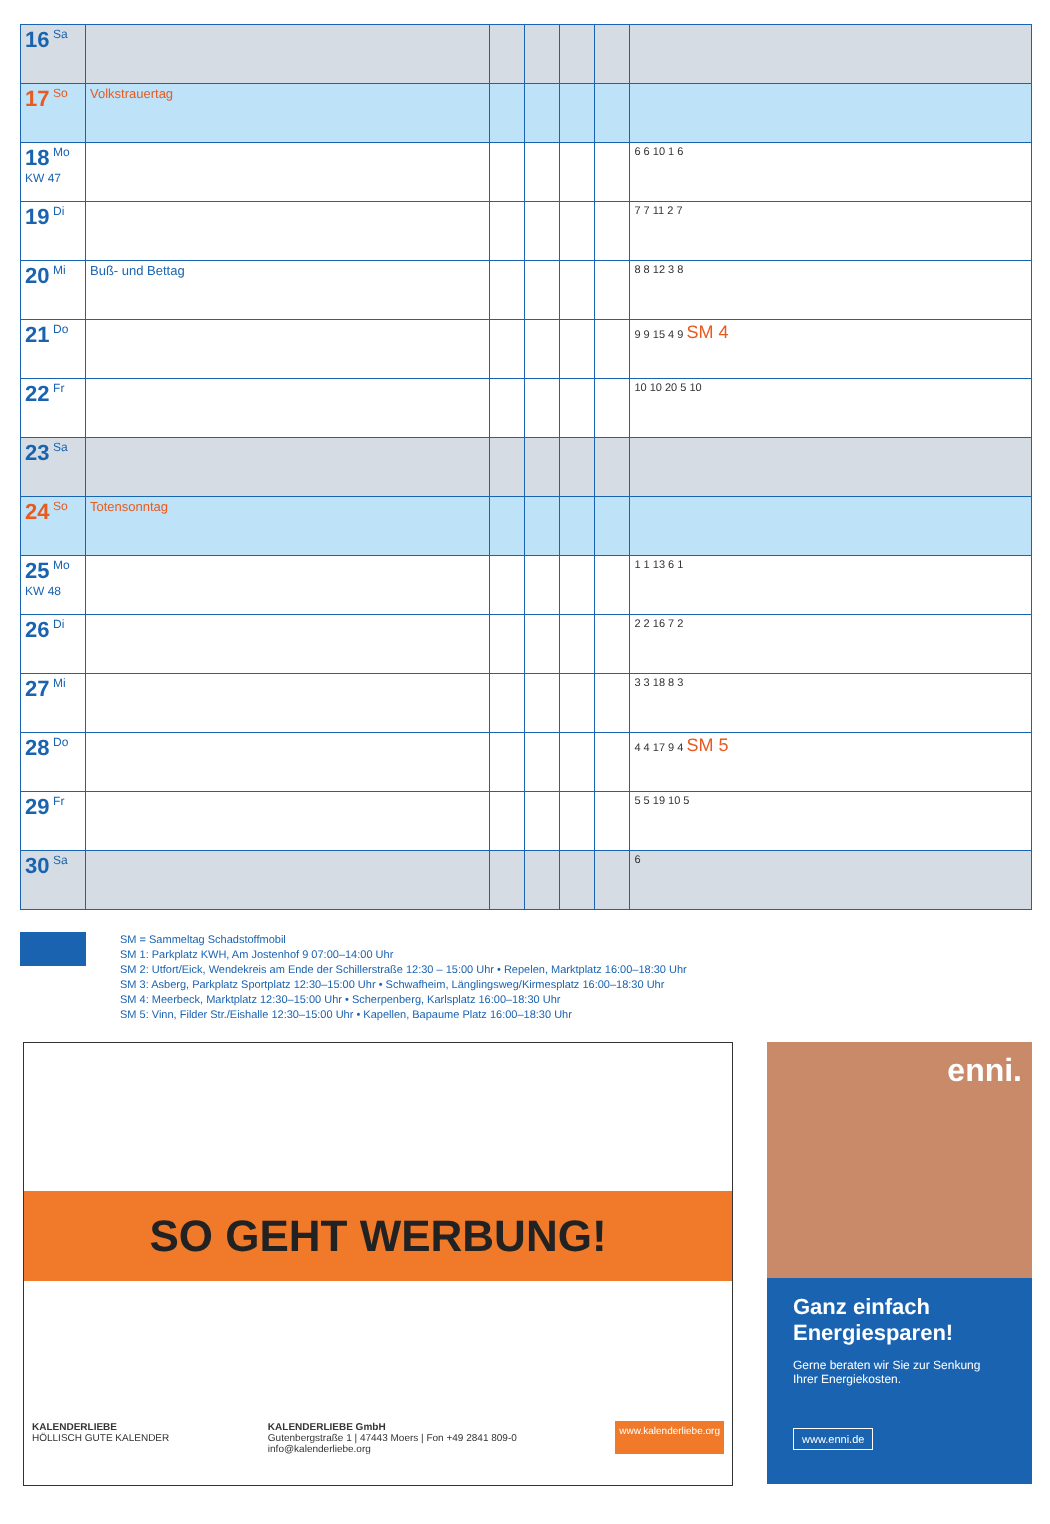| 16 Sa | | | | | | |
| 17 So | Volkstrauertag | | | | | |
| 18 Mo KW 47 | | | | | | 6 6 10 1 6 |
| 19 Di | | | | | | 7 7 11 2 7 |
| 20 Mi | Buß- und Bettag | | | | | 8 8 12 3 8 |
| 21 Do | | | | | | 9 9 15 4 9 SM 4 |
| 22 Fr | | | | | | 10 10 20 5 10 |
| 23 Sa | | | | | | |
| 24 So | Totensonntag | | | | | |
| 25 Mo KW 48 | | | | | | 1 1 13 6 1 |
| 26 Di | | | | | | 2 2 16 7 2 |
| 27 Mi | | | | | | 3 3 18 8 3 |
| 28 Do | | | | | | 4 4 17 9 4 SM 5 |
| 29 Fr | | | | | | 5 5 19 10 5 |
| 30 Sa | | | | | | 6 |
SM = Sammeltag Schadstoffmobil
SM 1: Parkplatz KWH, Am Jostenhof 9 07:00–14:00 Uhr
SM 2: Utfort/Eick, Wendekreis am Ende der Schillerstraße 12:30 – 15:00 Uhr • Repelen, Marktplatz 16:00–18:30 Uhr
SM 3: Asberg, Parkplatz Sportplatz 12:30–15:00 Uhr • Schwafheim, Länglingsweg/Kirmesplatz 16:00–18:30 Uhr
SM 4: Meerbeck, Marktplatz 12:30–15:00 Uhr • Scherpenberg, Karlsplatz 16:00–18:30 Uhr
SM 5: Vinn, Filder Str./Eishalle 12:30–15:00 Uhr • Kapellen, Bapaume Platz 16:00–18:30 Uhr
SO GEHT WERBUNG!
KALENDERLIEBE
HÖLLISCH GUTE KALENDER
KALENDERLIEBE GmbH
Gutenbergstraße 1 | 47443 Moers | Fon +49 2841 809-0
info@kalenderliebe.org
www.kalenderliebe.org
enni.
Ganz einfach Energiesparen!
Gerne beraten wir Sie zur Senkung Ihrer Energiekosten.
www.enni.de